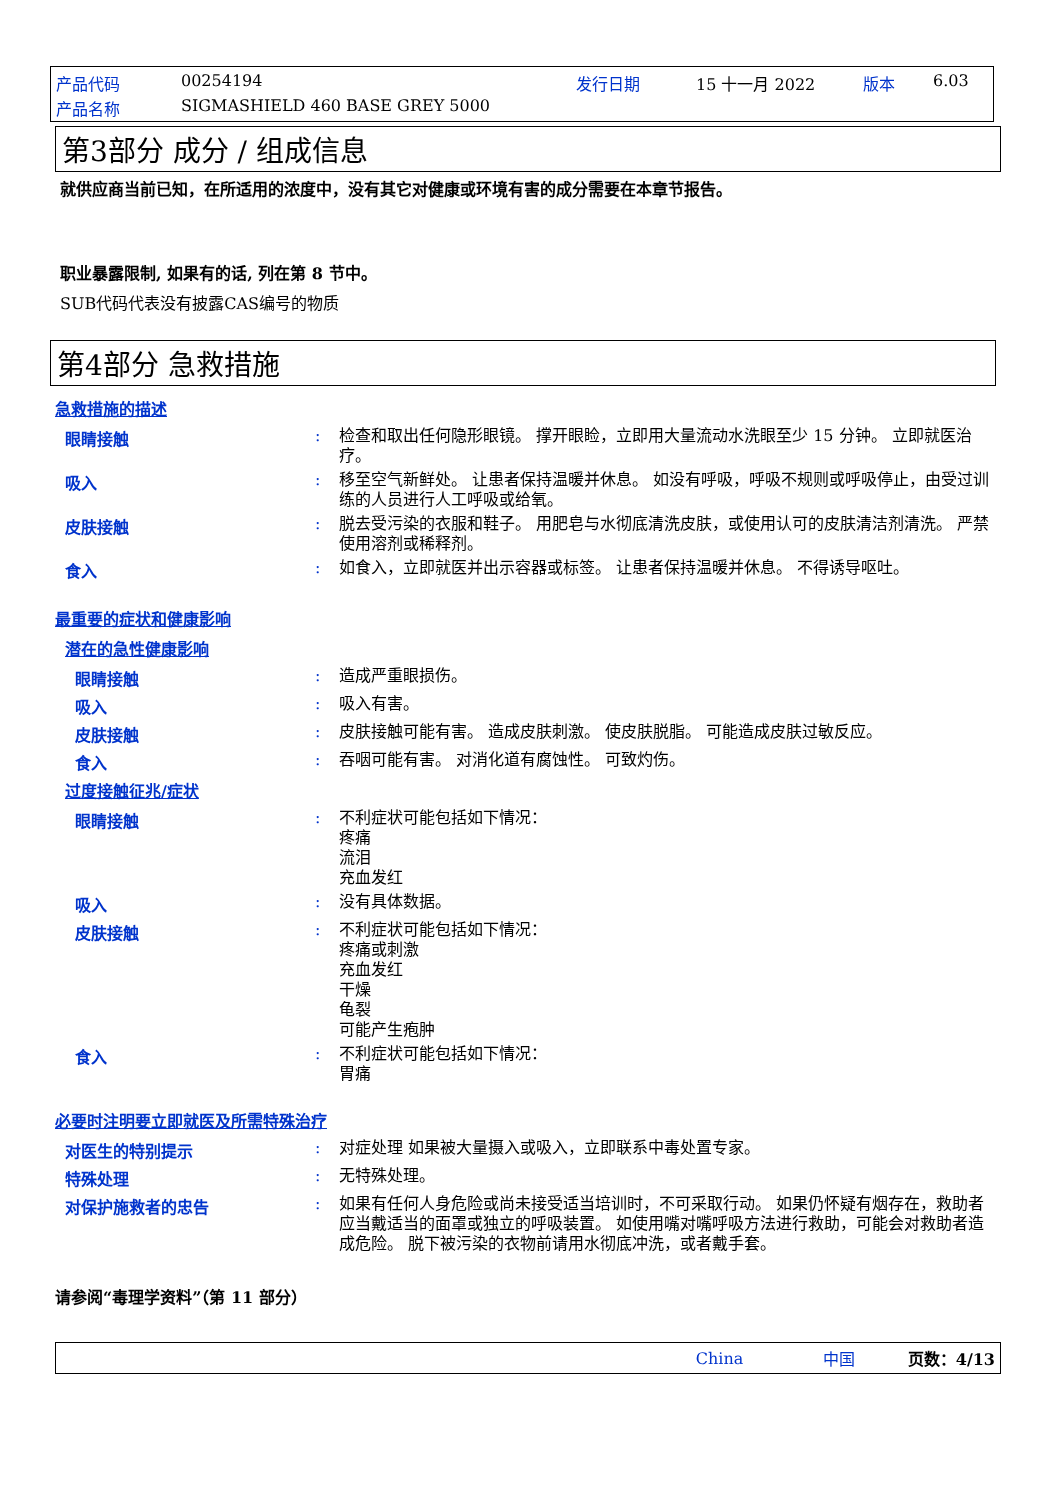产品代码 00254194 发行日期 15 十一月 2022 版本 6.03
产品名称 SIGMASHIELD 460 BASE GREY 5000
第3部分 成分 / 组成信息
就供应商当前已知，在所适用的浓度中，没有其它对健康或环境有害的成分需要在本章节报告。
职业暴露限制, 如果有的话, 列在第 8 节中。
SUB代码代表没有披露CAS编号的物质
第4部分 急救措施
急救措施的描述
眼睛接触: 检查和取出任何隐形眼镜。 撑开眼睑，立即用大量流动水洗眼至少 15 分钟。 立即就医治疗。
吸入: 移至空气新鲜处。 让患者保持温暖并休息。 如没有呼吸，呼吸不规则或呼吸停止，由受过训练的人员进行人工呼吸或给氧。
皮肤接触: 脱去受污染的衣服和鞋子。 用肥皂与水彻底清洗皮肤，或使用认可的皮肤清洁剂清洗。 严禁使用溶剂或稀释剂。
食入: 如食入，立即就医并出示容器或标签。 让患者保持温暖并休息。 不得诱导呕吐。
最重要的症状和健康影响
潜在的急性健康影响
眼睛接触: 造成严重眼损伤。
吸入: 吸入有害。
皮肤接触: 皮肤接触可能有害。 造成皮肤刺激。 使皮肤脱脂。 可能造成皮肤过敏反应。
食入: 吞咽可能有害。 对消化道有腐蚀性。 可致灼伤。
过度接触征兆/症状
眼睛接触: 不利症状可能包括如下情况：
疼痛
流泪
充血发红
吸入: 没有具体数据。
皮肤接触: 不利症状可能包括如下情况：
疼痛或刺激
充血发红
干燥
龟裂
可能产生疱肿
食入: 不利症状可能包括如下情况：
胃痛
必要时注明要立即就医及所需特殊治疗
对医生的特别提示: 对症处理 如果被大量摄入或吸入，立即联系中毒处置专家。
特殊处理: 无特殊处理。
对保护施救者的忠告: 如果有任何人身危险或尚未接受适当培训时，不可采取行动。 如果仍怀疑有烟存在，救助者应当戴适当的面罩或独立的呼吸装置。 如使用嘴对嘴呼吸方法进行救助，可能会对救助者造成危险。 脱下被污染的衣物前请用水彻底冲洗，或者戴手套。
请参阅“毒理学资料”（第 11 部分）
China 中国 页数：4/13